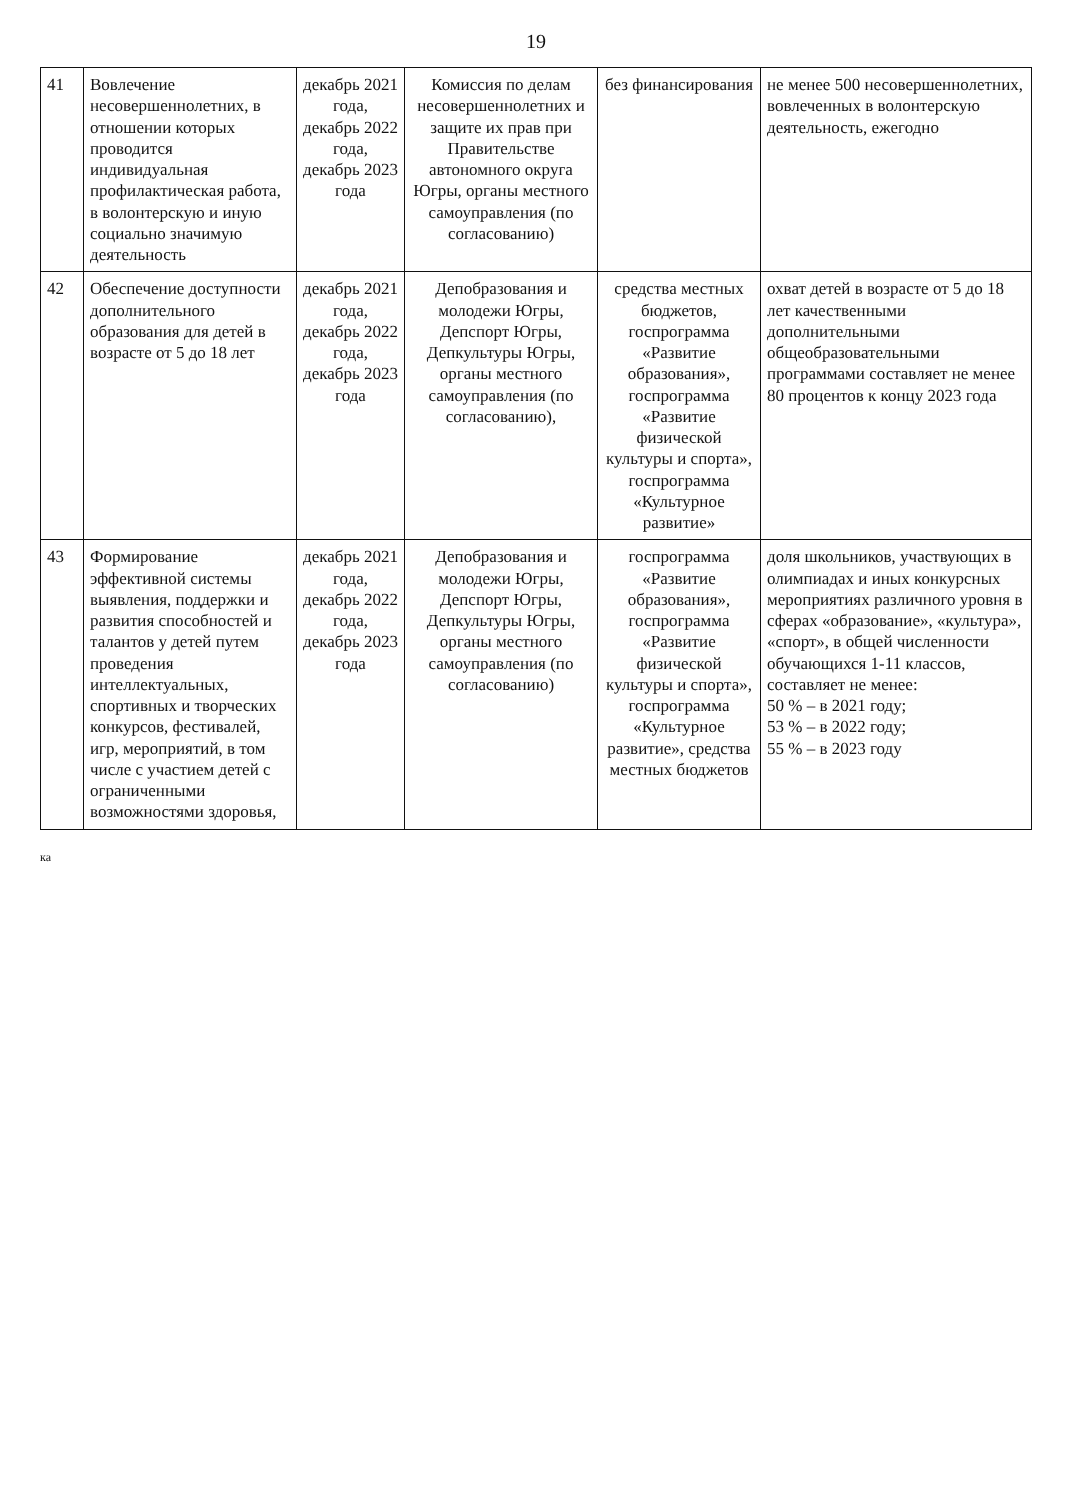19
| 41 | Вовлечение несовершеннолетних, в отношении которых проводится индивидуальная профилактическая работа, в волонтерскую и иную социально значимую деятельность | декабрь 2021 года, декабрь 2022 года, декабрь 2023 года | Комиссия по делам несовершеннолетних и защите их прав при Правительстве автономного округа Югры, органы местного самоуправления (по согласованию) | без финансирования | не менее 500 несовершеннолетних, вовлеченных в волонтерскую деятельность, ежегодно |
| 42 | Обеспечение доступности дополнительного образования для детей в возрасте от 5 до 18 лет | декабрь 2021 года, декабрь 2022 года, декабрь 2023 года | Депобразования и молодежи Югры, Депспорт Югры, Депкультуры Югры, органы местного самоуправления (по согласованию), | средства местных бюджетов, госпрограмма «Развитие образования», госпрограмма «Развитие физической культуры и спорта», госпрограмма «Культурное развитие» | охват детей в возрасте от 5 до 18 лет качественными дополнительными общеобразовательными программами составляет не менее 80 процентов к концу 2023 года |
| 43 | Формирование эффективной системы выявления, поддержки и развития способностей и талантов у детей путем проведения интеллектуальных, спортивных и творческих конкурсов, фестивалей, игр, мероприятий, в том числе с участием детей с ограниченными возможностями здоровья, | декабрь 2021 года, декабрь 2022 года, декабрь 2023 года | Депобразования и молодежи Югры, Депспорт Югры, Депкультуры Югры, органы местного самоуправления (по согласованию) | госпрограмма «Развитие образования», госпрограмма «Развитие физической культуры и спорта», госпрограмма «Культурное развитие», средства местных бюджетов | доля школьников, участвующих в олимпиадах и иных конкурсных мероприятиях различного уровня в сферах «образование», «культура», «спорт», в общей численности обучающихся 1-11 классов, составляет не менее: 50 % – в 2021 году; 53 % – в 2022 году; 55 % – в 2023 году |
ка